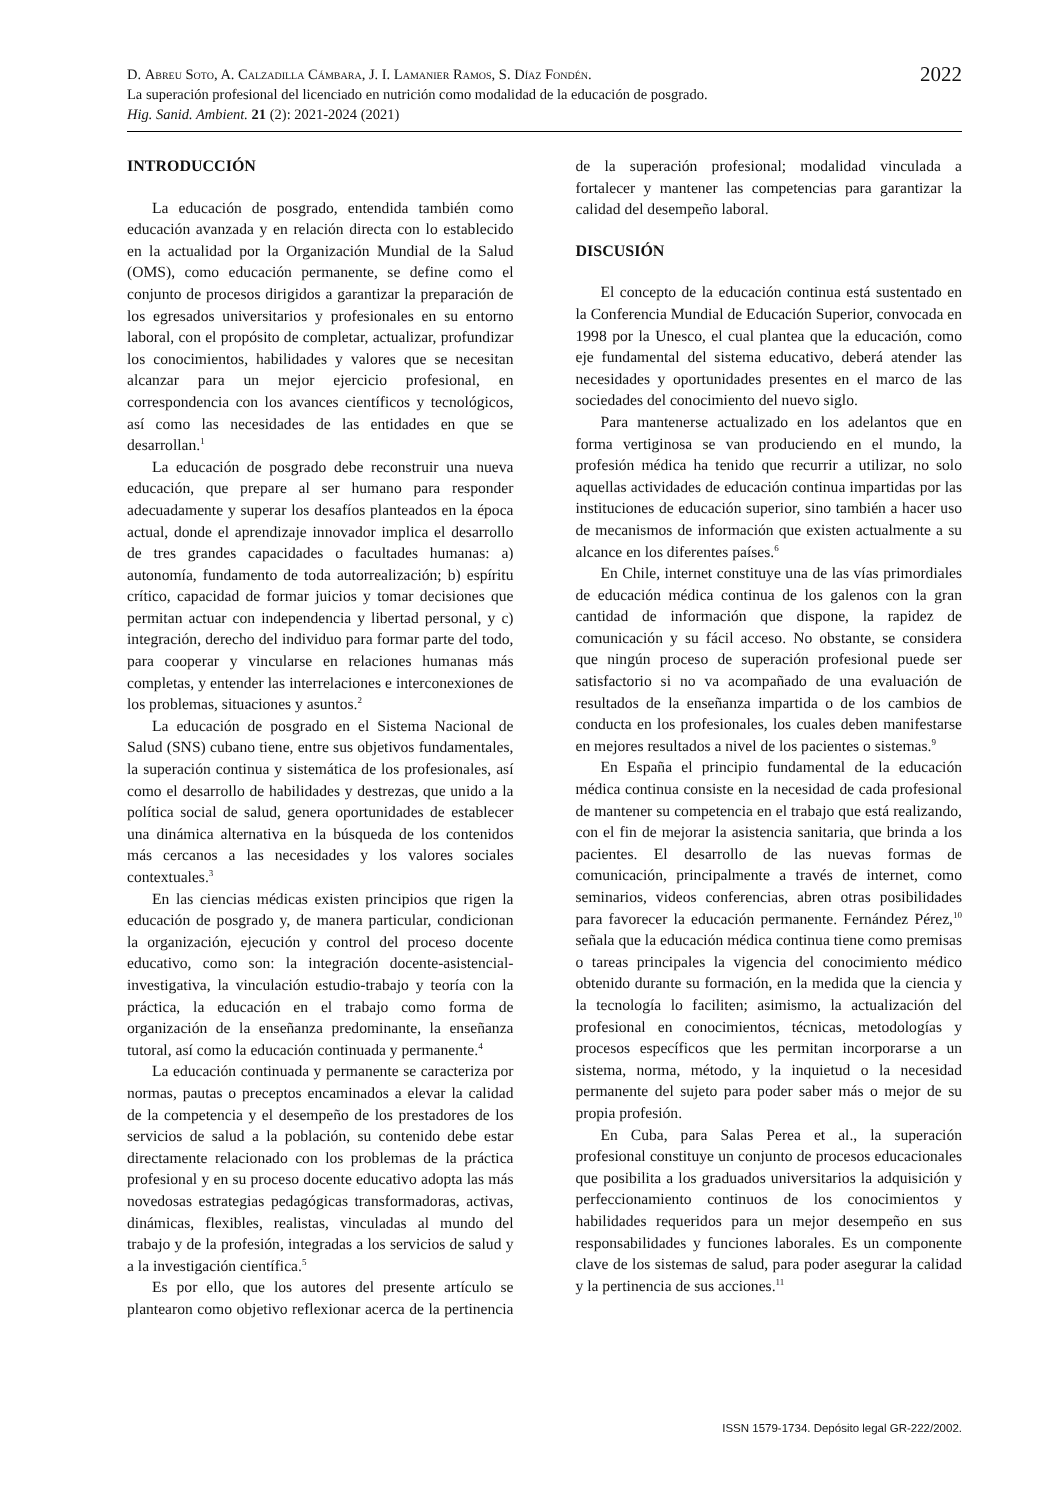2022
D. Abreu Soto, A. Calzadilla Cámbara, J. I. Lamanier Ramos, S. Díaz Fondén.
La superación profesional del licenciado en nutrición como modalidad de la educación de posgrado.
Hig. Sanid. Ambient. 21 (2): 2021-2024 (2021)
INTRODUCCIÓN
La educación de posgrado, entendida también como educación avanzada y en relación directa con lo establecido en la actualidad por la Organización Mundial de la Salud (OMS), como educación permanente, se define como el conjunto de procesos dirigidos a garantizar la preparación de los egresados universitarios y profesionales en su entorno laboral, con el propósito de completar, actualizar, profundizar los conocimientos, habilidades y valores que se necesitan alcanzar para un mejor ejercicio profesional, en correspondencia con los avances científicos y tecnológicos, así como las necesidades de las entidades en que se desarrollan.<sup>1</sup>
La educación de posgrado debe reconstruir una nueva educación, que prepare al ser humano para responder adecuadamente y superar los desafíos planteados en la época actual, donde el aprendizaje innovador implica el desarrollo de tres grandes capacidades o facultades humanas: a) autonomía, fundamento de toda autorrealización; b) espíritu crítico, capacidad de formar juicios y tomar decisiones que permitan actuar con independencia y libertad personal, y c) integración, derecho del individuo para formar parte del todo, para cooperar y vincularse en relaciones humanas más completas, y entender las interrelaciones e interconexiones de los problemas, situaciones y asuntos.<sup>2</sup>
La educación de posgrado en el Sistema Nacional de Salud (SNS) cubano tiene, entre sus objetivos fundamentales, la superación continua y sistemática de los profesionales, así como el desarrollo de habilidades y destrezas, que unido a la política social de salud, genera oportunidades de establecer una dinámica alternativa en la búsqueda de los contenidos más cercanos a las necesidades y los valores sociales contextuales.<sup>3</sup>
En las ciencias médicas existen principios que rigen la educación de posgrado y, de manera particular, condicionan la organización, ejecución y control del proceso docente educativo, como son: la integración docente-asistencial-investigativa, la vinculación estudio-trabajo y teoría con la práctica, la educación en el trabajo como forma de organización de la enseñanza predominante, la enseñanza tutoral, así como la educación continuada y permanente.<sup>4</sup>
La educación continuada y permanente se caracteriza por normas, pautas o preceptos encaminados a elevar la calidad de la competencia y el desempeño de los prestadores de los servicios de salud a la población, su contenido debe estar directamente relacionado con los problemas de la práctica profesional y en su proceso docente educativo adopta las más novedosas estrategias pedagógicas transformadoras, activas, dinámicas, flexibles, realistas, vinculadas al mundo del trabajo y de la profesión, integradas a los servicios de salud y a la investigación científica.<sup>5</sup>
Es por ello, que los autores del presente artículo se plantearon como objetivo reflexionar acerca de la pertinencia de la superación profesional; modalidad vinculada a fortalecer y mantener las competencias para garantizar la calidad del desempeño laboral.
DISCUSIÓN
El concepto de la educación continua está sustentado en la Conferencia Mundial de Educación Superior, convocada en 1998 por la Unesco, el cual plantea que la educación, como eje fundamental del sistema educativo, deberá atender las necesidades y oportunidades presentes en el marco de las sociedades del conocimiento del nuevo siglo.
Para mantenerse actualizado en los adelantos que en forma vertiginosa se van produciendo en el mundo, la profesión médica ha tenido que recurrir a utilizar, no solo aquellas actividades de educación continua impartidas por las instituciones de educación superior, sino también a hacer uso de mecanismos de información que existen actualmente a su alcance en los diferentes países.<sup>6</sup>
En Chile, internet constituye una de las vías primordiales de educación médica continua de los galenos con la gran cantidad de información que dispone, la rapidez de comunicación y su fácil acceso. No obstante, se considera que ningún proceso de superación profesional puede ser satisfactorio si no va acompañado de una evaluación de resultados de la enseñanza impartida o de los cambios de conducta en los profesionales, los cuales deben manifestarse en mejores resultados a nivel de los pacientes o sistemas.<sup>9</sup>
En España el principio fundamental de la educación médica continua consiste en la necesidad de cada profesional de mantener su competencia en el trabajo que está realizando, con el fin de mejorar la asistencia sanitaria, que brinda a los pacientes. El desarrollo de las nuevas formas de comunicación, principalmente a través de internet, como seminarios, videos conferencias, abren otras posibilidades para favorecer la educación permanente. Fernández Pérez,<sup>10</sup> señala que la educación médica continua tiene como premisas o tareas principales la vigencia del conocimiento médico obtenido durante su formación, en la medida que la ciencia y la tecnología lo faciliten; asimismo, la actualización del profesional en conocimientos, técnicas, metodologías y procesos específicos que les permitan incorporarse a un sistema, norma, método, y la inquietud o la necesidad permanente del sujeto para poder saber más o mejor de su propia profesión.
En Cuba, para Salas Perea et al., la superación profesional constituye un conjunto de procesos educacionales que posibilita a los graduados universitarios la adquisición y perfeccionamiento continuos de los conocimientos y habilidades requeridos para un mejor desempeño en sus responsabilidades y funciones laborales. Es un componente clave de los sistemas de salud, para poder asegurar la calidad y la pertinencia de sus acciones.<sup>11</sup>
ISSN 1579-1734. Depósito legal GR-222/2002.